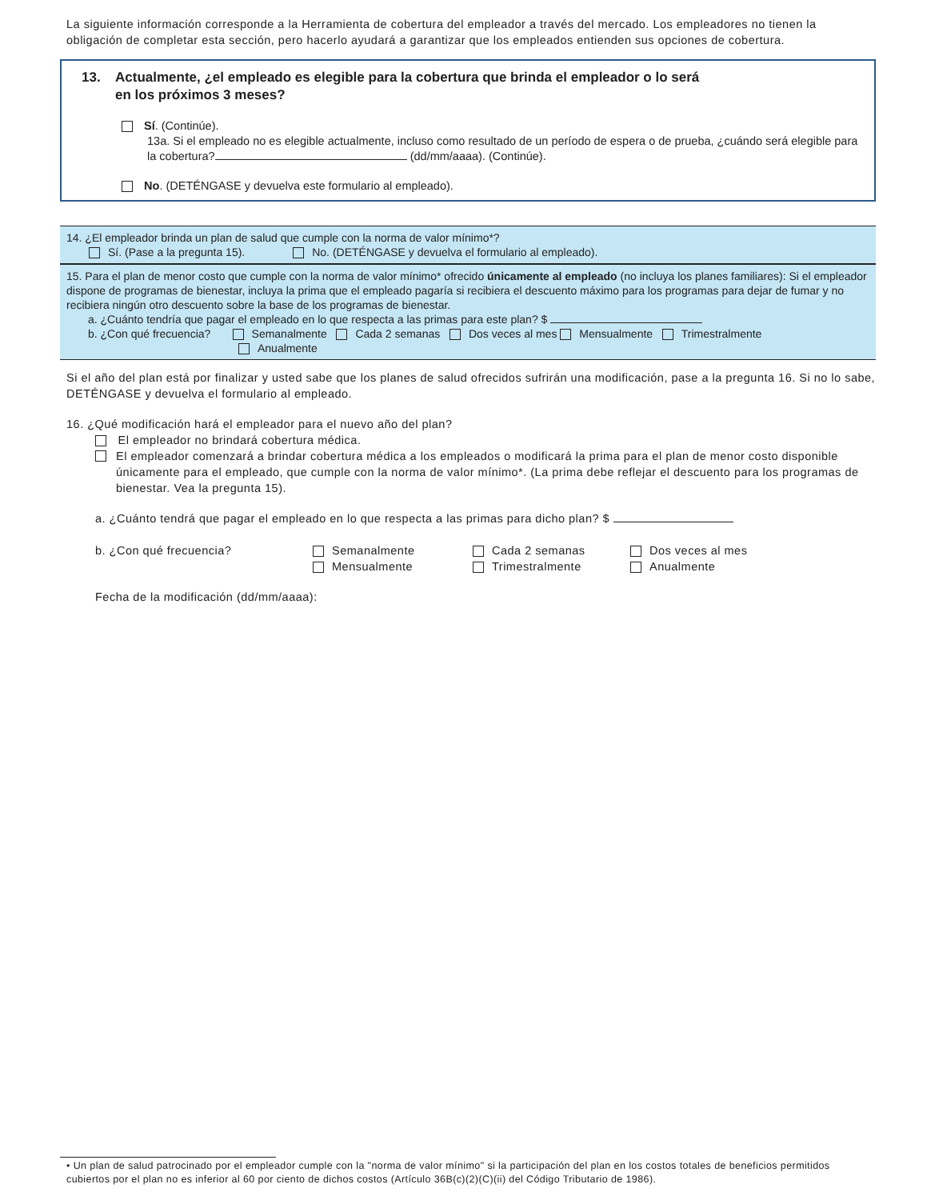La siguiente información corresponde a la Herramienta de cobertura del empleador a través del mercado. Los empleadores no tienen la obligación de completar esta sección, pero hacerlo ayudará a garantizar que los empleados entienden sus opciones de cobertura.
13. Actualmente, ¿el empleado es elegible para la cobertura que brinda el empleador o lo será
en los próximos 3 meses?
Sí. (Continúe).
13a. Si el empleado no es elegible actualmente, incluso como resultado de un período de espera o de prueba, ¿cuándo será elegible para la cobertura? (dd/mm/aaaa). (Continúe).
No. (DETÉNGASE y devuelva este formulario al empleado).
14. ¿El empleador brinda un plan de salud que cumple con la norma de valor mínimo*?
Sí. (Pase a la pregunta 15). No. (DETÉNGASE y devuelva el formulario al empleado).
15. Para el plan de menor costo que cumple con la norma de valor mínimo* ofrecido únicamente al empleado (no incluya los planes familiares): Si el empleador dispone de programas de bienestar, incluya la prima que el empleado pagaría si recibiera el descuento máximo para los programas para dejar de fumar y no recibiera ningún otro descuento sobre la base de los programas de bienestar.
a. ¿Cuánto tendría que pagar el empleado en lo que respecta a las primas para este plan? $
b. ¿Con qué frecuencia? Semanalmente Cada 2 semanas Dos veces al mes Mensualmente Trimestralmente
Anualmente
Si el año del plan está por finalizar y usted sabe que los planes de salud ofrecidos sufrirán una modificación, pase a la pregunta 16. Si no lo sabe, DETÉNGASE y devuelva el formulario al empleado.
16. ¿Qué modificación hará el empleador para el nuevo año del plan?
El empleador no brindará cobertura médica.
El empleador comenzará a brindar cobertura médica a los empleados o modificará la prima para el plan de menor costo disponible únicamente para el empleado, que cumple con la norma de valor mínimo*. (La prima debe reflejar el descuento para los programas de bienestar. Vea la pregunta 15).
a. ¿Cuánto tendrá que pagar el empleado en lo que respecta a las primas para dicho plan? $
b. ¿Con qué frecuencia? Semanalmente
Mensualmente
Cada 2 semanas
Trimestralmente
Dos veces al mes
Anualmente
Fecha de la modificación (dd/mm/aaaa):
• Un plan de salud patrocinado por el empleador cumple con la "norma de valor mínimo" si la participación del plan en los costos totales de beneficios permitidos cubiertos por el plan no es inferior al 60 por ciento de dichos costos (Artículo 36B(c)(2)(C)(ii) del Código Tributario de 1986).